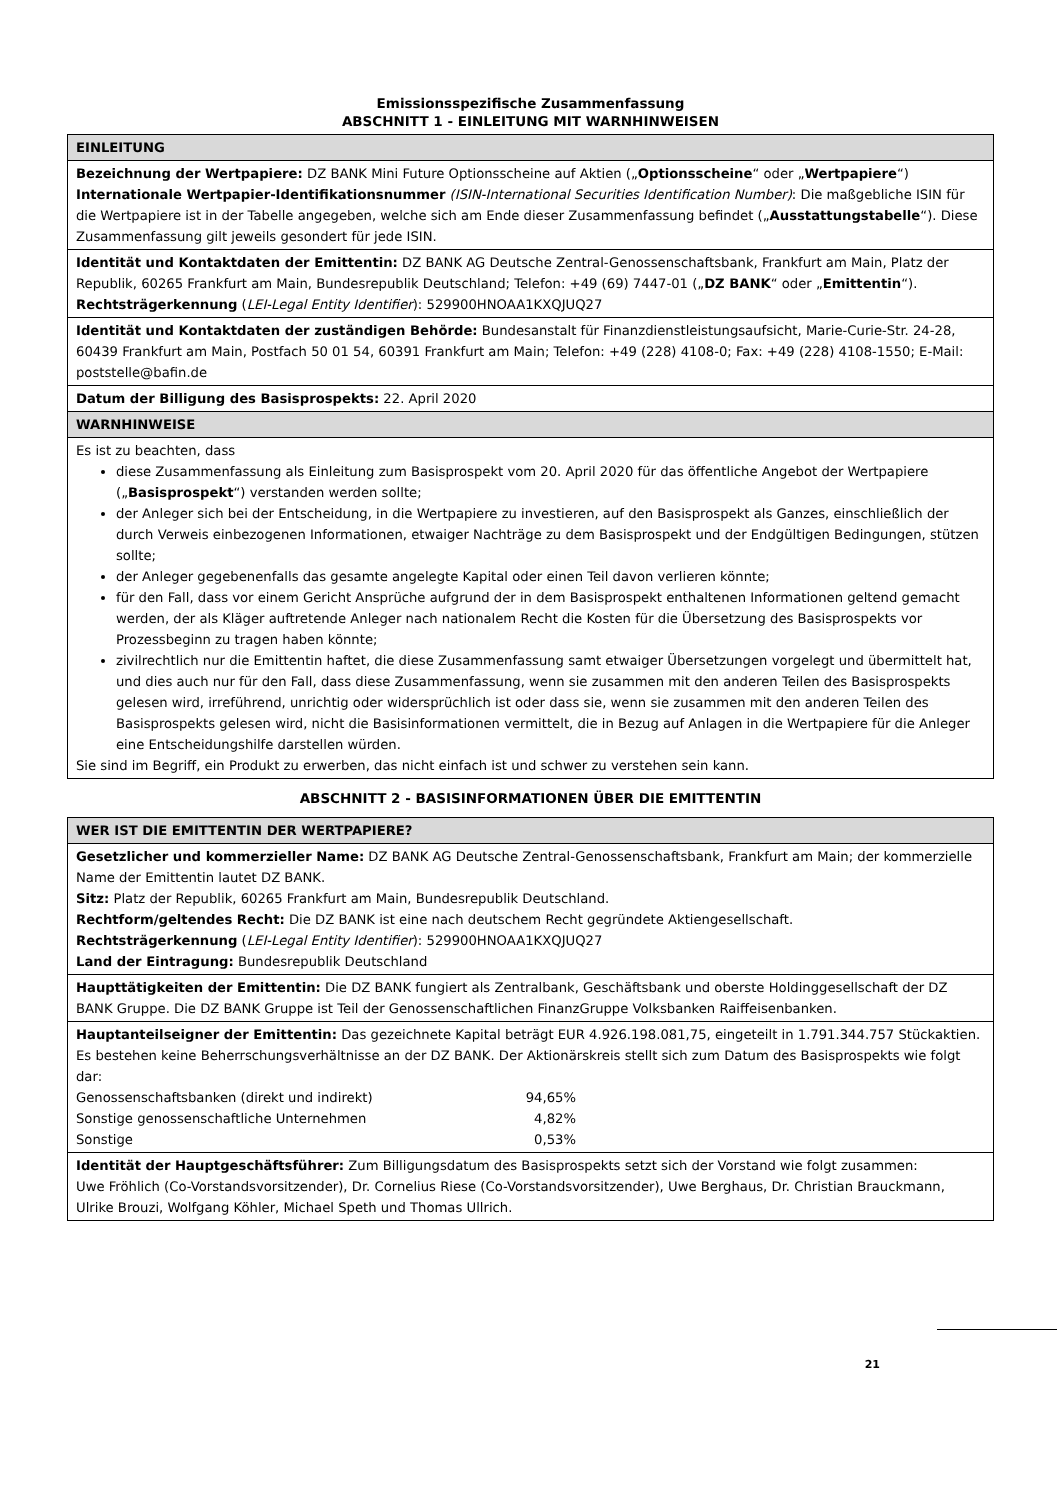Emissionsspezifische Zusammenfassung
ABSCHNITT 1 - EINLEITUNG MIT WARNHINWEISEN
| EINLEITUNG |
| Bezeichnung der Wertpapiere: DZ BANK Mini Future Optionsscheine auf Aktien („ Optionsscheine “ oder „ Wertpapiere “) Internationale Wertpapier-Identifikationsnummer (ISIN-International Securities Identification Number) : Die maßgebliche ISIN für die Wertpapiere ist in der Tabelle angegeben, welche sich am Ende dieser Zusammenfassung befindet („ Ausstattungstabelle “). Diese Zusammenfassung gilt jeweils gesondert für jede ISIN. |
| Identität und Kontaktdaten der Emittentin: DZ BANK AG Deutsche Zentral-Genossenschaftsbank, Frankfurt am Main, Platz der Republik, 60265 Frankfurt am Main, Bundesrepublik Deutschland; Telefon: +49 (69) 7447-01 („ DZ BANK “ oder „ Emittentin “). Rechtsträgerkennung ( LEI-Legal Entity Identifier ): 529900HNOAA1KXQJUQ27 |
| Identität und Kontaktdaten der zuständigen Behörde: Bundesanstalt für Finanzdienstleistungsaufsicht, Marie-Curie-Str. 24-28, 60439 Frankfurt am Main, Postfach 50 01 54, 60391 Frankfurt am Main; Telefon: +49 (228) 4108-0; Fax: +49 (228) 4108-1550; E-Mail: poststelle@bafin.de |
| Datum der Billigung des Basisprospekts: 22. April 2020 |
| WARNHINWEISE |
| Es ist zu beachten, dass diese Zusammenfassung als Einleitung zum Basisprospekt vom 20. April 2020 für das öffentliche Angebot der Wertpapiere („ Basisprospekt “) verstanden werden sollte; der Anleger sich bei der Entscheidung, in die Wertpapiere zu investieren, auf den Basisprospekt als Ganzes, einschließlich der durch Verweis einbezogenen Informationen, etwaiger Nachträge zu dem Basisprospekt und der Endgültigen Bedingungen, stützen sollte; der Anleger gegebenenfalls das gesamte angelegte Kapital oder einen Teil davon verlieren könnte; für den Fall, dass vor einem Gericht Ansprüche aufgrund der in dem Basisprospekt enthaltenen Informationen geltend gemacht werden, der als Kläger auftretende Anleger nach nationalem Recht die Kosten für die Übersetzung des Basisprospekts vor Prozessbeginn zu tragen haben könnte; zivilrechtlich nur die Emittentin haftet, die diese Zusammenfassung samt etwaiger Übersetzungen vorgelegt und übermittelt hat, und dies auch nur für den Fall, dass diese Zusammenfassung, wenn sie zusammen mit den anderen Teilen des Basisprospekts gelesen wird, irreführend, unrichtig oder widersprüchlich ist oder dass sie, wenn sie zusammen mit den anderen Teilen des Basisprospekts gelesen wird, nicht die Basisinformationen vermittelt, die in Bezug auf Anlagen in die Wertpapiere für die Anleger eine Entscheidungshilfe darstellen würden. Sie sind im Begriff, ein Produkt zu erwerben, das nicht einfach ist und schwer zu verstehen sein kann. |
ABSCHNITT 2 - BASISINFORMATIONEN ÜBER DIE EMITTENTIN
| WER IST DIE EMITTENTIN DER WERTPAPIERE? |
| Gesetzlicher und kommerzieller Name: DZ BANK AG Deutsche Zentral-Genossenschaftsbank, Frankfurt am Main; der kommerzielle Name der Emittentin lautet DZ BANK. Sitz: Platz der Republik, 60265 Frankfurt am Main, Bundesrepublik Deutschland. Rechtform/geltendes Recht: Die DZ BANK ist eine nach deutschem Recht gegründete Aktiengesellschaft. Rechtsträgerkennung ( LEI-Legal Entity Identifier ): 529900HNOAA1KXQJUQ27 Land der Eintragung: Bundesrepublik Deutschland |
| Haupttätigkeiten der Emittentin: Die DZ BANK fungiert als Zentralbank, Geschäftsbank und oberste Holdinggesellschaft der DZ BANK Gruppe. Die DZ BANK Gruppe ist Teil der Genossenschaftlichen FinanzGruppe Volksbanken Raiffeisenbanken. |
| Hauptanteilseigner der Emittentin: Das gezeichnete Kapital beträgt EUR 4.926.198.081,75, eingeteilt in 1.791.344.757 Stückaktien. Es bestehen keine Beherrschungsverhältnisse an der DZ BANK. Der Aktionärskreis stellt sich zum Datum des Basisprospekts wie folgt dar: / Genossenschaftsbanken (direkt und indirekt) / 94,65% / / Sonstige genossenschaftliche Unternehmen / 4,82% / / Sonstige / 0,53% / |
| Identität der Hauptgeschäftsführer: Zum Billigungsdatum des Basisprospekts setzt sich der Vorstand wie folgt zusammen: Uwe Fröhlich (Co-Vorstandsvorsitzender), Dr. Cornelius Riese (Co-Vorstandsvorsitzender), Uwe Berghaus, Dr. Christian Brauckmann, Ulrike Brouzi, Wolfgang Köhler, Michael Speth und Thomas Ullrich. |
21